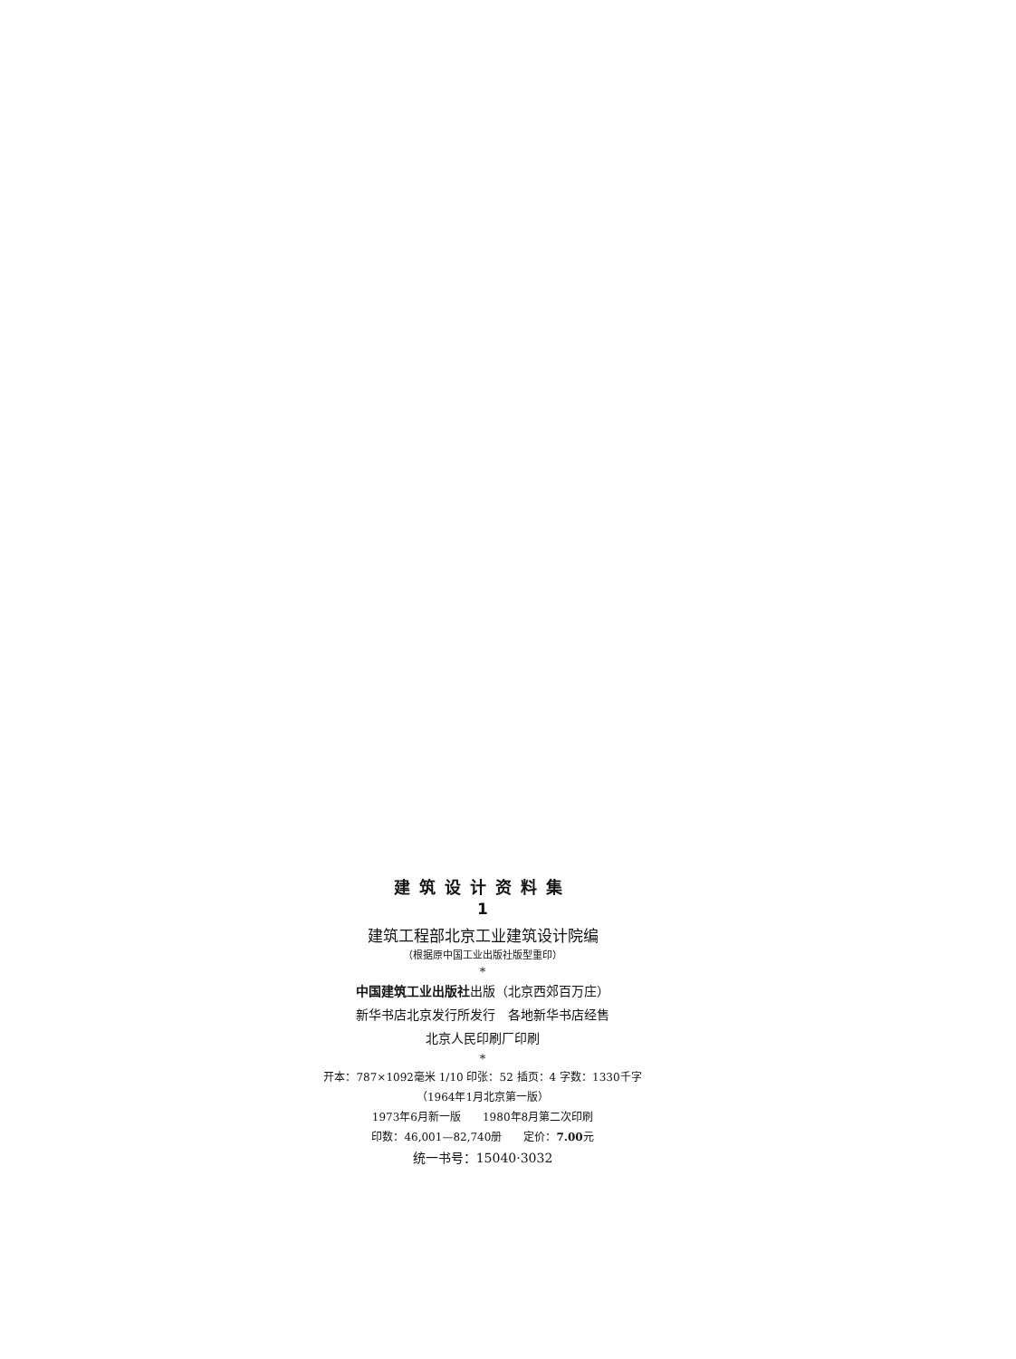建筑设计资料集
1
建筑工程部北京工业建筑设计院编
（根据原中国工业出版社版型重印）
*
中国建筑工业出版社出版（北京西郊百万庄）
新华书店北京发行所发行　各地新华书店经售
北京人民印刷厂印刷
*
开本：787×1092毫米 1/10 印张：52 插页：4 字数：1330千字
（1964年1月北京第一版）
1973年6月新一版　　1980年8月第二次印刷
印数：46,001—82,740册　　定价：7.00元
统一书号：15040·3032